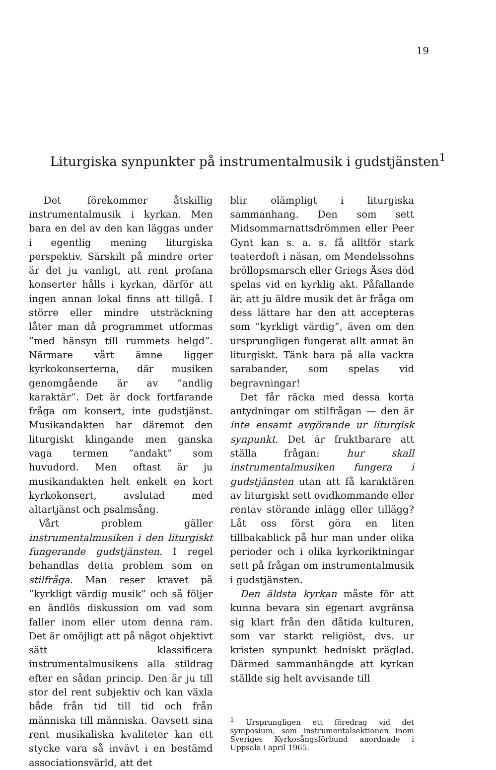19
Liturgiska synpunkter på instrumentalmusik i gudstjänsten<sup>1</sup>
Det förekommer åtskillig instrumentalmusik i kyrkan. Men bara en del av den kan läggas under i egentlig mening liturgiska perspektiv. Särskilt på mindre orter är det ju vanligt, att rent profana konserter hålls i kyrkan, därför att ingen annan lokal finns att tillgå. I större eller mindre utsträckning låter man då programmet utformas ”med hänsyn till rummets helgd”. Närmare vårt ämne ligger kyrkokonserterna, där musiken genomgående är av ”andlig karaktär”. Det är dock fortfarande fråga om konsert, inte gudstjänst. Musikandakten har däremot den liturgiskt klingande men ganska vaga termen ”andakt” som huvudord. Men oftast är ju musikandakten helt enkelt en kort kyrkokonsert, avslutad med altartjänst och psalmsång.
Vårt problem gäller instrumentalmusiken i den liturgiskt fungerande gudstjänsten. I regel behandlas detta problem som en stilfråga. Man reser kravet på ”kyrkligt värdig musik” och så följer en ändlös diskussion om vad som faller inom eller utom denna ram. Det är omöjligt att på något objektivt sätt klassificera instrumentalmusikens alla stildrag efter en sådan princip. Den är ju till stor del rent subjektiv och kan växla både från tid till tid och från människa till människa. Oavsett sina rent musikaliska kvaliteter kan ett stycke vara så invävt i en bestämd associationsvärld, att det
blir olämpligt i liturgiska sammanhang. Den som sett Midsommarnattsdrömmen eller Peer Gynt kan s. a. s. få alltför stark teaterdoft i näsan, om Mendelssohns bröllopsmarsch eller Griegs Åses död spelas vid en kyrklig akt. Påfallande är, att ju äldre musik det är fråga om dess lättare har den att accepteras som ”kyrkligt värdig”, även om den ursprungligen fungerat allt annat än liturgiskt. Tänk bara på alla vackra sarabander, som spelas vid begravningar!
Det får räcka med dessa korta antydningar om stilfrågan — den är inte ensamt avgörande ur liturgisk synpunkt. Det är fruktbarare att ställa frågan: hur skall instrumentalmusiken fungera i gudstjänsten utan att få karaktären av liturgiskt sett ovidkommande eller rentav störande inlägg eller tillägg? Låt oss först göra en liten tillbakablick på hur man under olika perioder och i olika kyrkoriktningar sett på frågan om instrumentalmusik i gudstjänsten.
Den äldsta kyrkan måste för att kunna bevara sin egenart avgränsa sig klart från den dåtida kulturen, som var starkt religiöst, dvs. ur kristen synpunkt hedniskt präglad. Därmed sammanhängde att kyrkan ställde sig helt avvisande till
<sup>1</sup> Ursprungligen ett föredrag vid det symposium, som instrumentalsektionen inom Sveriges Kyrkosångsförbund anordnade i Uppsala i april 1965.